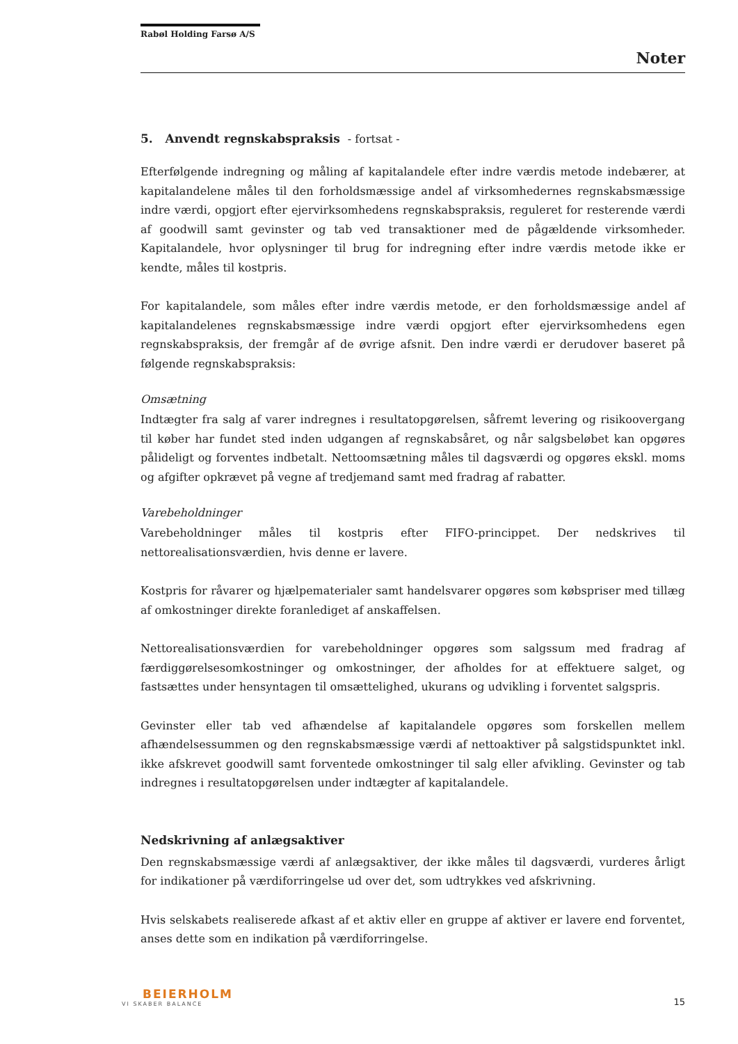Rabøl Holding Farsø A/S
Noter
5. Anvendt regnskabspraksis - fortsat -
Efterfølgende indregning og måling af kapitalandele efter indre værdis metode indebærer, at kapitalandelene måles til den forholdsmæssige andel af virksomhedernes regnskabsmæssige indre værdi, opgjort efter ejervirksomhedens regnskabspraksis, reguleret for resterende værdi af goodwill samt gevinster og tab ved transaktioner med de pågældende virksomheder. Kapitalandele, hvor oplysninger til brug for indregning efter indre værdis metode ikke er kendte, måles til kostpris.
For kapitalandele, som måles efter indre værdis metode, er den forholdsmæssige andel af kapitalandelenes regnskabsmæssige indre værdi opgjort efter ejervirksomhedens egen regnskabspraksis, der fremgår af de øvrige afsnit. Den indre værdi er derudover baseret på følgende regnskabspraksis:
Omsætning
Indtægter fra salg af varer indregnes i resultatopgørelsen, såfremt levering og risikoovergang til køber har fundet sted inden udgangen af regnskabsåret, og når salgsbeløbet kan opgøres pålideligt og forventes indbetalt. Nettoomsætning måles til dagsværdi og opgøres ekskl. moms og afgifter opkrævet på vegne af tredjemand samt med fradrag af rabatter.
Varebeholdninger
Varebeholdninger måles til kostpris efter FIFO-princippet. Der nedskrives til nettorealisationsværdien, hvis denne er lavere.
Kostpris for råvarer og hjælpematerialer samt handelsvarer opgøres som købspriser med tillæg af omkostninger direkte foranlediget af anskaffelsen.
Nettorealisationsværdien for varebeholdninger opgøres som salgssum med fradrag af færdiggørelsesomkostninger og omkostninger, der afholdes for at effektuere salget, og fastsættes under hensyntagen til omsættelighed, ukurans og udvikling i forventet salgspris.
Gevinster eller tab ved afhændelse af kapitalandele opgøres som forskellen mellem afhændelsessummen og den regnskabsmæssige værdi af nettoaktiver på salgstidspunktet inkl. ikke afskrevet goodwill samt forventede omkostninger til salg eller afvikling. Gevinster og tab indregnes i resultatopgørelsen under indtægter af kapitalandele.
Nedskrivning af anlægsaktiver
Den regnskabsmæssige værdi af anlægsaktiver, der ikke måles til dagsværdi, vurderes årligt for indikationer på værdiforringelse ud over det, som udtrykkes ved afskrivning.
Hvis selskabets realiserede afkast af et aktiv eller en gruppe af aktiver er lavere end forventet, anses dette som en indikation på værdiforringelse.
BEIERHOLM
VI SKABER BALANCE
15